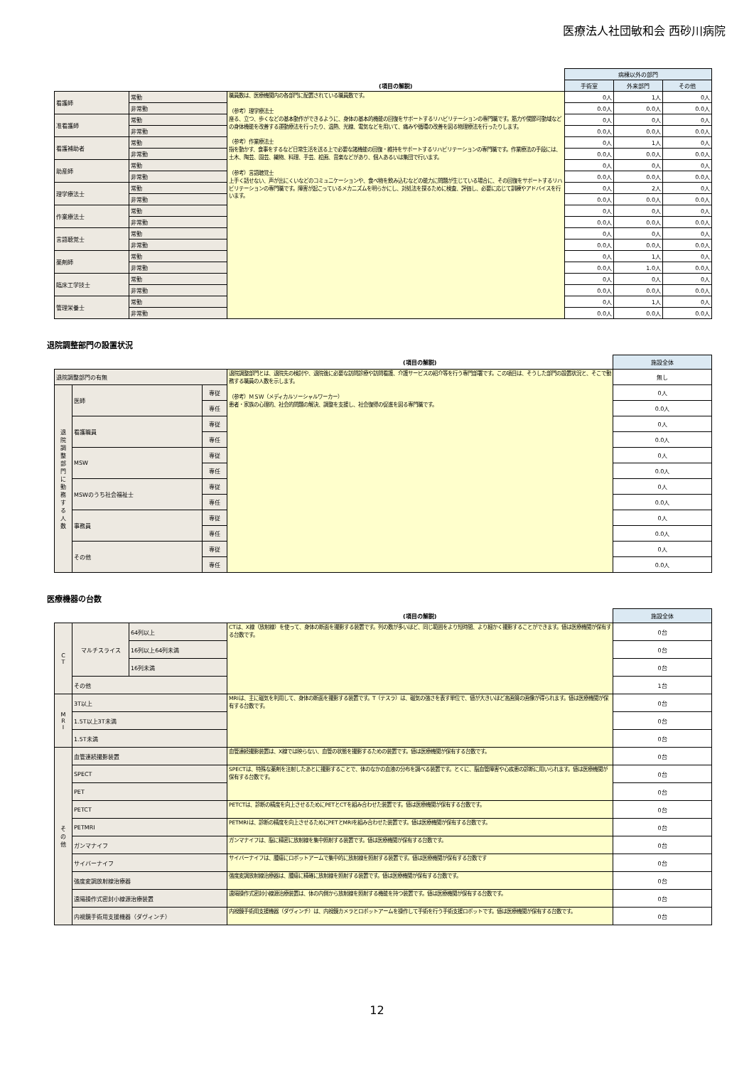医療法人社団敏和会 西砂川病院
| | | | 病棟以外の部門 | | |
| | | (項目の解説) | 手術室 | 外来部門 | その他 |
| 看護師 | 常勤 | 職員数は、医療機関内の各部門に配置されている職員数です。 （参考）理学療法士 座る、立つ、歩くなどの基本動作ができるように、身体の基本的機能の回復をサポートするリハビリテーションの専門職です。筋力や関節可動域などの身体機能を改善する運動療法を行ったり、温熱、光線、電気などを用いて、痛みや循環の改善を図る物理療法を行ったりします。 （参考）作業療法士 指を動かす、食事をするなど日常生活を送る上で必要な諸機能の回復・維持をサポートするリハビリテーションの専門職です。作業療法の手段には、土木、陶芸、園芸、織物、料理、手芸、絵画、音楽などがあり、個人あるいは集団で行います。 （参考）言語聴覚士 上手く話せない、声が出にくいなどのコミュニケーションや、食べ物を飲み込むなどの能力に問題が生じている場合に、その回復をサポートするリハビリテーションの専門職です。障害が起こっているメカニズムを明らかにし、対処法を探るために検査、評価し、必要に応じて訓練やアドバイスを行います。 | 0人 | 1人 | 0人 |
| | 非常勤 | | 0.0人 | 0.0人 | 0.0人 |
| 准看護師 | 常勤 | | 0人 | 0人 | 0人 |
| | 非常勤 | | 0.0人 | 0.0人 | 0.0人 |
| 看護補助者 | 常勤 | | 0人 | 1人 | 0人 |
| | 非常勤 | | 0.0人 | 0.0人 | 0.0人 |
| 助産師 | 常勤 | | 0人 | 0人 | 0人 |
| | 非常勤 | | 0.0人 | 0.0人 | 0.0人 |
| 理学療法士 | 常勤 | | 0人 | 2人 | 0人 |
| | 非常勤 | | 0.0人 | 0.0人 | 0.0人 |
| 作業療法士 | 常勤 | | 0人 | 0人 | 0人 |
| | 非常勤 | | 0.0人 | 0.0人 | 0.0人 |
| 言語聴覚士 | 常勤 | | 0人 | 0人 | 0人 |
| | 非常勤 | | 0.0人 | 0.0人 | 0.0人 |
| 薬剤師 | 常勤 | | 0人 | 1人 | 0人 |
| | 非常勤 | | 0.0人 | 1.0人 | 0.0人 |
| 臨床工学技士 | 常勤 | | 0人 | 0人 | 0人 |
| | 非常勤 | | 0.0人 | 0.0人 | 0.0人 |
| 管理栄養士 | 常勤 | | 0人 | 1人 | 0人 |
| | 非常勤 | | 0.0人 | 0.0人 | 0.0人 |
退院調整部門の設置状況
| | | | (項目の解説) | 施設全体 |
| 退院調整部門の有無 | | | 退院調整部門とは、退院先の検討や、退院後に必要な訪問診療や訪問看護、介護サービスの紹介等を行う専門部署です。この項目は、そうした部門の設置状況と、そこで勤務する職員の人数を示します。 （参考）ＭＳＷ（メディカルソーシャルワーカー） 患者・家族の心理的、社会的問題の解決、調整を支援し、社会復帰の促進を図る専門職です。 | 無し |
| 退 院 調 整 部 門 に 勤 務 す る 人 数 | 医師 | 専従 | | 0人 |
| | | 専任 | | 0.0人 |
| | 看護職員 | 専従 | | 0人 |
| | | 専任 | | 0.0人 |
| | MSW | 専従 | | 0人 |
| | | 専任 | | 0.0人 |
| | MSWのうち社会福祉士 | 専従 | | 0人 |
| | | 専任 | | 0.0人 |
| | 事務員 | 専従 | | 0人 |
| | | 専任 | | 0.0人 |
| | その他 | 専従 | | 0人 |
| | | 専任 | | 0.0人 |
医療機器の台数
| | | | (項目の解説) | 施設全体 |
| C T | マルチスライス | 64列以上 | CTは、X線（放射線）を使って、身体の断面を撮影する装置です。列の数が多いほど、同じ範囲をより短時間、より細かく撮影することができます。値は医療機関が保有する台数です。 | 0台 |
| | | 16列以上64列未満 | | 0台 |
| | | 16列未満 | | 0台 |
| | その他 | | | 1台 |
| M R I | 3T以上 | | MRIは、主に磁気を利用して、身体の断面を撮影する装置です。T（テスラ）は、磁気の強さを表す単位で、値が大きいほど高画質の画像が得られます。値は医療機関が保有する台数です。 | 0台 |
| | 1.5T以上3T未満 | | | 0台 |
| | 1.5T未満 | | | 0台 |
| そ の 他 | 血管連続撮影装置 | | 血管連続撮影装置は、X線では映らない、血管の状態を撮影するための装置です。値は医療機関が保有する台数です。 | 0台 |
| | SPECT | | SPECTは、特殊な薬剤を注射したあとに撮影することで、体のなかの血液の分布を調べる装置です。とくに、脳血管障害や心疾患の診断に用いられます。値は医療機関が保有する台数です。 | 0台 |
| | PET | | | 0台 |
| | PETCT | | PETCTは、診断の精度を向上させるためにPETとCTを組み合わせた装置です。値は医療機関が保有する台数です。 | 0台 |
| | PETMRI | | PETMRIは、診断の精度を向上させるためにPETとMRIを組み合わせた装置です。値は医療機関が保有する台数です。 | 0台 |
| | ガンマナイフ | | ガンマナイフは、脳に精密に放射線を集中照射する装置です。値は医療機関が保有する台数です。 | 0台 |
| | サイバーナイフ | | サイバーナイフは、腫瘍にロボットアームで集中的に放射線を照射する装置です。値は医療機関が保有する台数です | 0台 |
| | 強度変調放射線治療器 | | 強度変調放射線治療器は、腫瘍に精確に放射線を照射する装置です。値は医療機関が保有する台数です。 | 0台 |
| | 遠隔操作式密封小線源治療装置 | | 遠隔操作式密封小線源治療装置は、体の内側から放射線を照射する機能を持つ装置です。値は医療機関が保有する台数です。 | 0台 |
| | 内視鏡手術用支援機器（ダヴィンチ） | | 内視鏡手術用支援機器（ダヴィンチ）は、内視鏡カメラとロボットアームを操作して手術を行う手術支援ロボットです。値は医療機関が保有する台数です。 | 0台 |
12